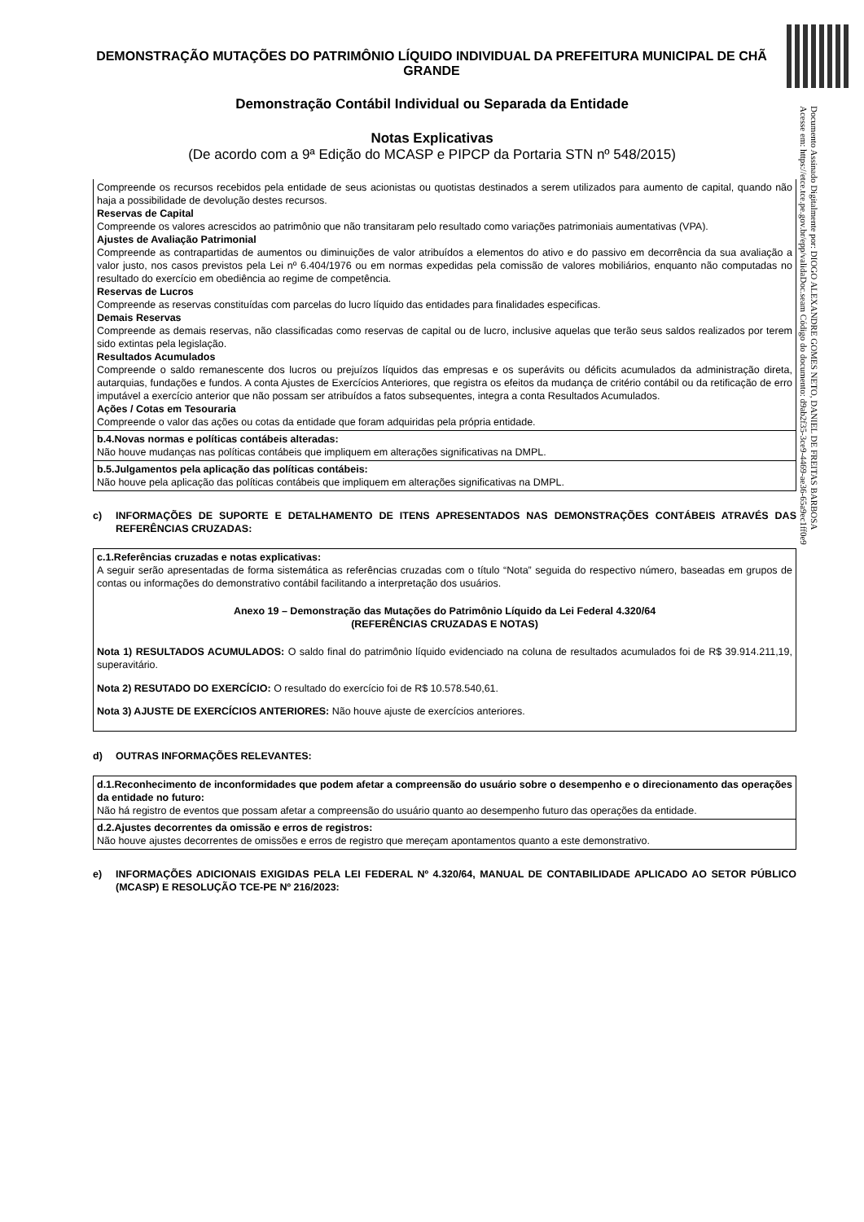Documento Assinado Digitalmente por: DIOGO ALEXANDRE GOMES NETO, DANIEL DE FREITAS BARBOSA
Acesse em: https://etce.tce.pe.gov.br/epp/validaDoc.seam Código do documento: d9ab2f35-3ce9-4469-ae36-65a9ec1ff0e9
DEMONSTRAÇÃO MUTAÇÕES DO PATRIMÔNIO LÍQUIDO INDIVIDUAL DA PREFEITURA MUNICIPAL DE CHÃ GRANDE
Demonstração Contábil Individual ou Separada da Entidade
Notas Explicativas
(De acordo com a 9ª Edição do MCASP e PIPCP da Portaria STN nº 548/2015)
Compreende os recursos recebidos pela entidade de seus acionistas ou quotistas destinados a serem utilizados para aumento de capital, quando não haja a possibilidade de devolução destes recursos.
Reservas de Capital
Compreende os valores acrescidos ao patrimônio que não transitaram pelo resultado como variações patrimoniais aumentativas (VPA).
Ajustes de Avaliação Patrimonial
Compreende as contrapartidas de aumentos ou diminuições de valor atribuídos a elementos do ativo e do passivo em decorrência da sua avaliação a valor justo, nos casos previstos pela Lei nº 6.404/1976 ou em normas expedidas pela comissão de valores mobiliários, enquanto não computadas no resultado do exercício em obediência ao regime de competência.
Reservas de Lucros
Compreende as reservas constituídas com parcelas do lucro líquido das entidades para finalidades especificas.
Demais Reservas
Compreende as demais reservas, não classificadas como reservas de capital ou de lucro, inclusive aquelas que terão seus saldos realizados por terem sido extintas pela legislação.
Resultados Acumulados
Compreende o saldo remanescente dos lucros ou prejuízos líquidos das empresas e os superávits ou déficits acumulados da administração direta, autarquias, fundações e fundos. A conta Ajustes de Exercícios Anteriores, que registra os efeitos da mudança de critério contábil ou da retificação de erro imputável a exercício anterior que não possam ser atribuídos a fatos subsequentes, integra a conta Resultados Acumulados.
Ações / Cotas em Tesouraria
Compreende o valor das ações ou cotas da entidade que foram adquiridas pela própria entidade.
b.4.Novas normas e políticas contábeis alteradas:
Não houve mudanças nas políticas contábeis que impliquem em alterações significativas na DMPL.
b.5.Julgamentos pela aplicação das políticas contábeis:
Não houve pela aplicação das políticas contábeis que impliquem em alterações significativas na DMPL.
c) INFORMAÇÕES DE SUPORTE E DETALHAMENTO DE ITENS APRESENTADOS NAS DEMONSTRAÇÕES CONTÁBEIS ATRAVÉS DAS REFERÊNCIAS CRUZADAS:
c.1.Referências cruzadas e notas explicativas:
A seguir serão apresentadas de forma sistemática as referências cruzadas com o título “Nota” seguida do respectivo número, baseadas em grupos de contas ou informações do demonstrativo contábil facilitando a interpretação dos usuários.
Anexo 19 – Demonstração das Mutações do Patrimônio Líquido da Lei Federal 4.320/64
(REFERÊNCIAS CRUZADAS E NOTAS)
Nota 1) RESULTADOS ACUMULADOS: O saldo final do patrimônio líquido evidenciado na coluna de resultados acumulados foi de R$ 39.914.211,19, superavitário.
Nota 2) RESUTADO DO EXERCÍCIO: O resultado do exercício foi de R$ 10.578.540,61.
Nota 3) AJUSTE DE EXERCÍCIOS ANTERIORES: Não houve ajuste de exercícios anteriores.
d) OUTRAS INFORMAÇÕES RELEVANTES:
d.1.Reconhecimento de inconformidades que podem afetar a compreensão do usuário sobre o desempenho e o direcionamento das operações da entidade no futuro:
Não há registro de eventos que possam afetar a compreensão do usuário quanto ao desempenho futuro das operações da entidade.
d.2.Ajustes decorrentes da omissão e erros de registros:
Não houve ajustes decorrentes de omissões e erros de registro que mereçam apontamentos quanto a este demonstrativo.
e) INFORMAÇÕES ADICIONAIS EXIGIDAS PELA LEI FEDERAL Nº 4.320/64, MANUAL DE CONTABILIDADE APLICADO AO SETOR PÚBLICO (MCASP) E RESOLUÇÃO TCE-PE Nº 216/2023: